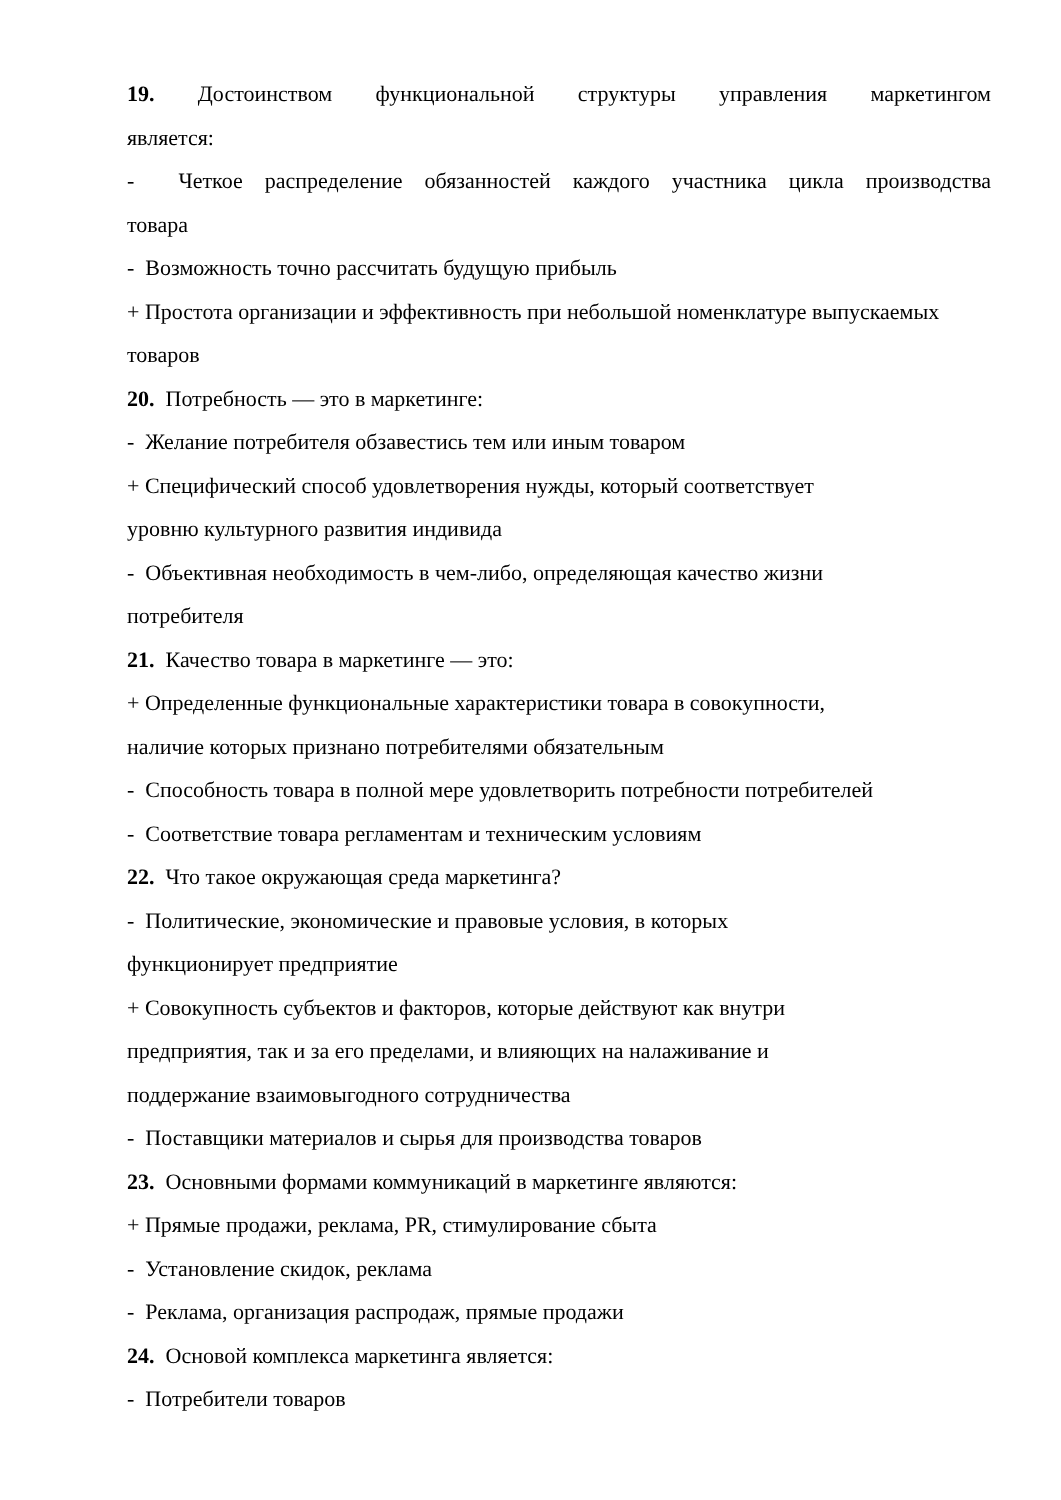19. Достоинством функциональной структуры управления маркетингом
является:
- Четкое распределение обязанностей каждого участника цикла производства
товара
- Возможность точно рассчитать будущую прибыль
+ Простота организации и эффективность при небольшой номенклатуре выпускаемых товаров
20. Потребность — это в маркетинге:
- Желание потребителя обзавестись тем или иным товаром
+ Специфический способ удовлетворения нужды, который соответствует
уровню культурного развития индивида
- Объективная необходимость в чем-либо, определяющая качество жизни
потребителя
21. Качество товара в маркетинге — это:
+ Определенные функциональные характеристики товара в совокупности,
наличие которых признано потребителями обязательным
- Способность товара в полной мере удовлетворить потребности потребителей
- Соответствие товара регламентам и техническим условиям
22. Что такое окружающая среда маркетинга?
- Политические, экономические и правовые условия, в которых
функционирует предприятие
+ Совокупность субъектов и факторов, которые действуют как внутри
предприятия, так и за его пределами, и влияющих на налаживание и
поддержание взаимовыгодного сотрудничества
- Поставщики материалов и сырья для производства товаров
23. Основными формами коммуникаций в маркетинге являются:
+ Прямые продажи, реклама, PR, стимулирование сбыта
- Установление скидок, реклама
- Реклама, организация распродаж, прямые продажи
24. Основой комплекса маркетинга является:
- Потребители товаров